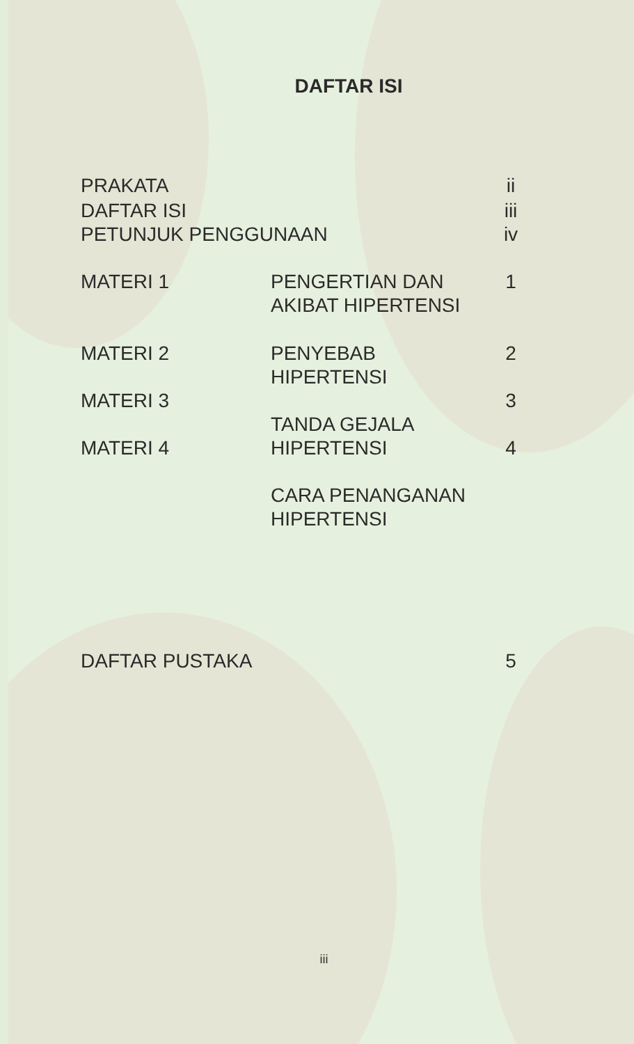DAFTAR ISI
PRAKATA ii
DAFTAR ISI iii
PETUNJUK PENGGUNAAN iv
MATERI 1 PENGERTIAN DAN
AKIBAT HIPERTENSI
1
MATERI 2 PENYEBAB
HIPERTENSI
2
MATERI 3 3
MATERI 4 TANDA GEJALA
HIPERTENSI
4
CARA PENANGANAN
HIPERTENSI
DAFTAR PUSTAKA 5
iii